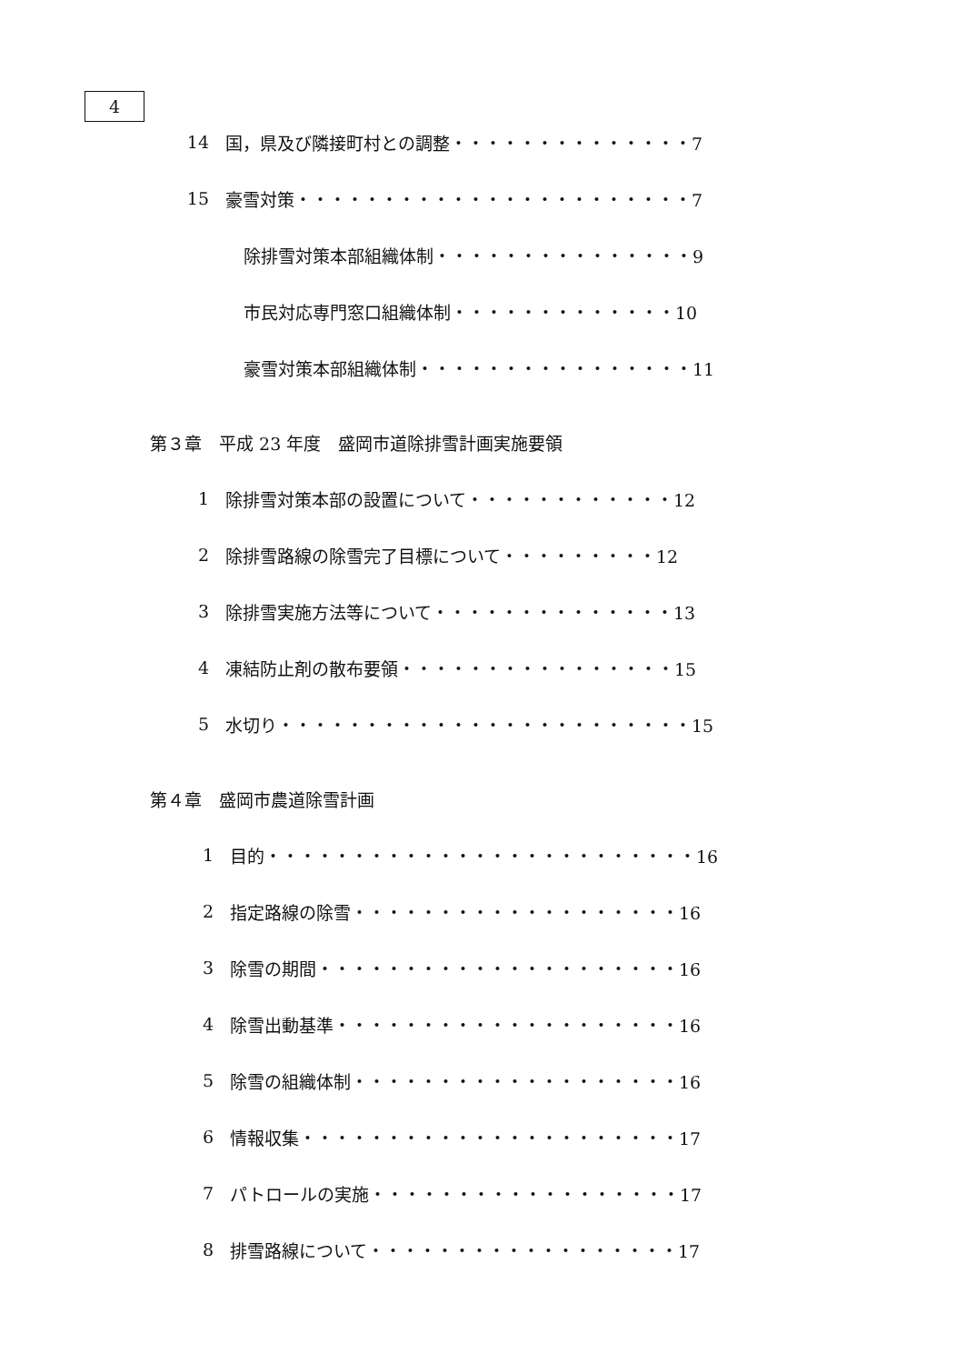4
14 国，県及び隣接町村との調整・・・・・・・・・・・・・・7
15 豪雪対策・・・・・・・・・・・・・・・・・・・・・・・7
除排雪対策本部組織体制・・・・・・・・・・・・・・・9
市民対応専門窓口組織体制・・・・・・・・・・・・・10
豪雪対策本部組織体制・・・・・・・・・・・・・・・・11
第３章　平成 23 年度　盛岡市道除排雪計画実施要領
1 除排雪対策本部の設置について・・・・・・・・・・・・12
2 除排雪路線の除雪完了目標について・・・・・・・・・12
3 除排雪実施方法等について・・・・・・・・・・・・・・13
4 凍結防止剤の散布要領・・・・・・・・・・・・・・・・15
5 水切り・・・・・・・・・・・・・・・・・・・・・・・・15
第４章　盛岡市農道除雪計画
1 目的・・・・・・・・・・・・・・・・・・・・・・・・・16
2 指定路線の除雪・・・・・・・・・・・・・・・・・・・16
3 除雪の期間・・・・・・・・・・・・・・・・・・・・・16
4 除雪出動基準・・・・・・・・・・・・・・・・・・・・16
5 除雪の組織体制・・・・・・・・・・・・・・・・・・・16
6 情報収集・・・・・・・・・・・・・・・・・・・・・・17
7 パトロールの実施・・・・・・・・・・・・・・・・・・17
8 排雪路線について・・・・・・・・・・・・・・・・・・17